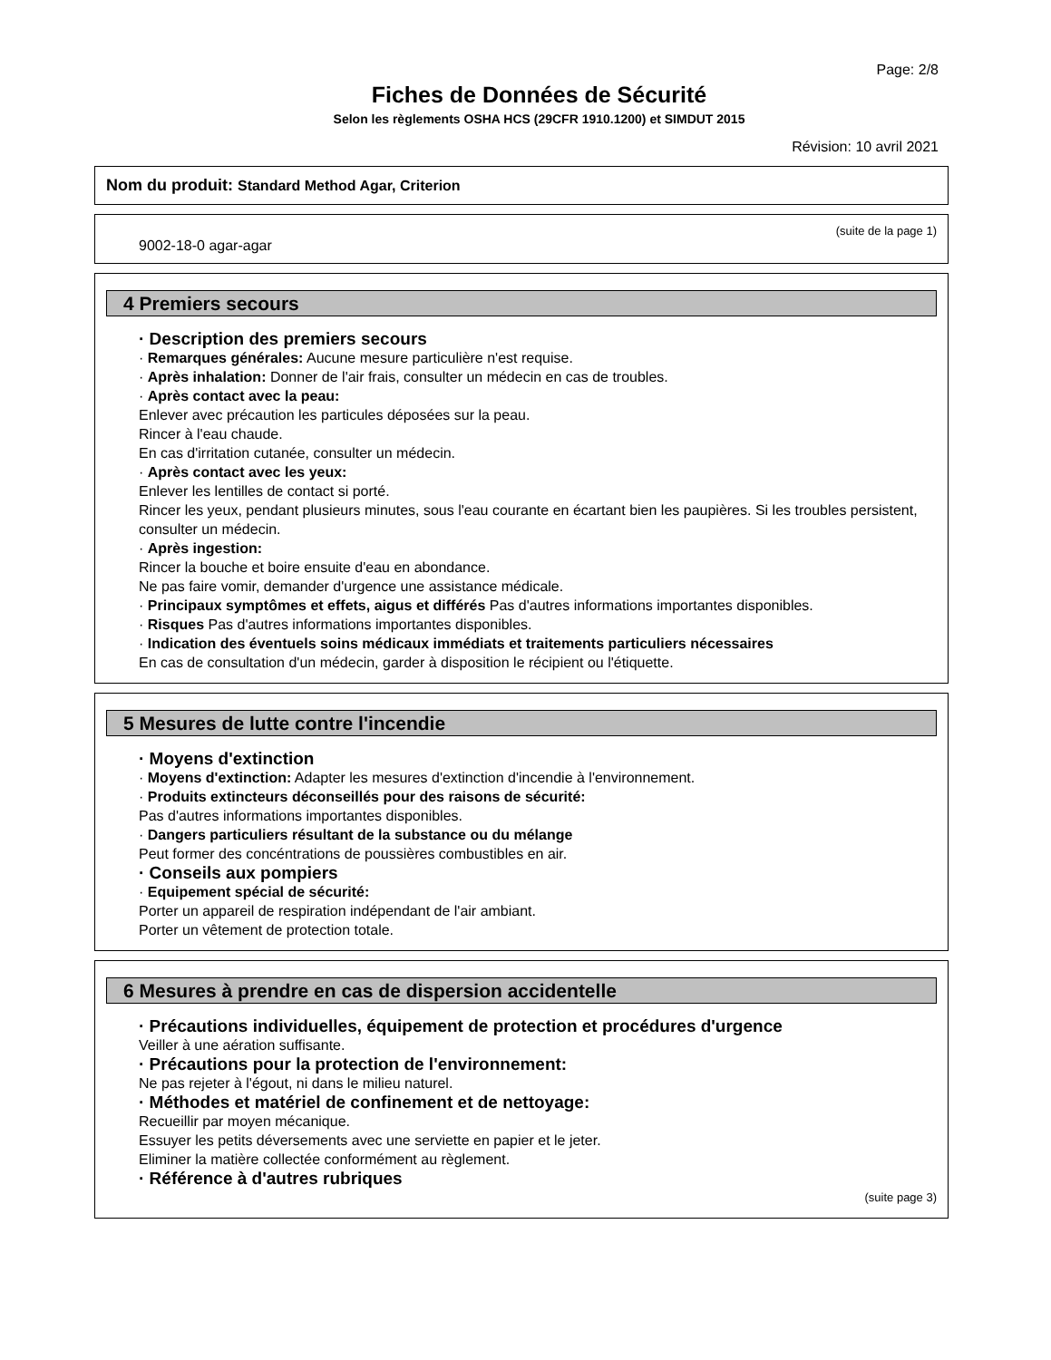Page: 2/8
Fiches de Données de Sécurité
Selon les règlements OSHA HCS (29CFR 1910.1200) et SIMDUT 2015
Révision: 10 avril 2021
Nom du produit: Standard Method Agar, Criterion
(suite de la page 1)
9002-18-0 agar-agar
4 Premiers secours
· Description des premiers secours
· Remarques générales: Aucune mesure particulière n'est requise.
· Après inhalation: Donner de l'air frais, consulter un médecin en cas de troubles.
· Après contact avec la peau:
Enlever avec précaution les particules déposées sur la peau.
Rincer à l'eau chaude.
En cas d'irritation cutanée, consulter un médecin.
· Après contact avec les yeux:
Enlever les lentilles de contact si porté.
Rincer les yeux, pendant plusieurs minutes, sous l'eau courante en écartant bien les paupières. Si les troubles persistent, consulter un médecin.
· Après ingestion:
Rincer la bouche et boire ensuite d'eau en abondance.
Ne pas faire vomir, demander d'urgence une assistance médicale.
· Principaux symptômes et effets, aigus et différés Pas d'autres informations importantes disponibles.
· Risques Pas d'autres informations importantes disponibles.
· Indication des éventuels soins médicaux immédiats et traitements particuliers nécessaires
En cas de consultation d'un médecin, garder à disposition le récipient ou l'étiquette.
5 Mesures de lutte contre l'incendie
· Moyens d'extinction
· Moyens d'extinction: Adapter les mesures d'extinction d'incendie à l'environnement.
· Produits extincteurs déconseillés pour des raisons de sécurité:
Pas d'autres informations importantes disponibles.
· Dangers particuliers résultant de la substance ou du mélange
Peut former des concéntrations de poussières combustibles en air.
· Conseils aux pompiers
· Equipement spécial de sécurité:
Porter un appareil de respiration indépendant de l'air ambiant.
Porter un vêtement de protection totale.
6 Mesures à prendre en cas de dispersion accidentelle
· Précautions individuelles, équipement de protection et procédures d'urgence
Veiller à une aération suffisante.
· Précautions pour la protection de l'environnement:
Ne pas rejeter à l'égout, ni dans le milieu naturel.
· Méthodes et matériel de confinement et de nettoyage:
Recueillir par moyen mécanique.
Essuyer les petits déversements avec une serviette en papier et le jeter.
Eliminer la matière collectée conformément au règlement.
· Référence à d'autres rubriques
(suite page 3)